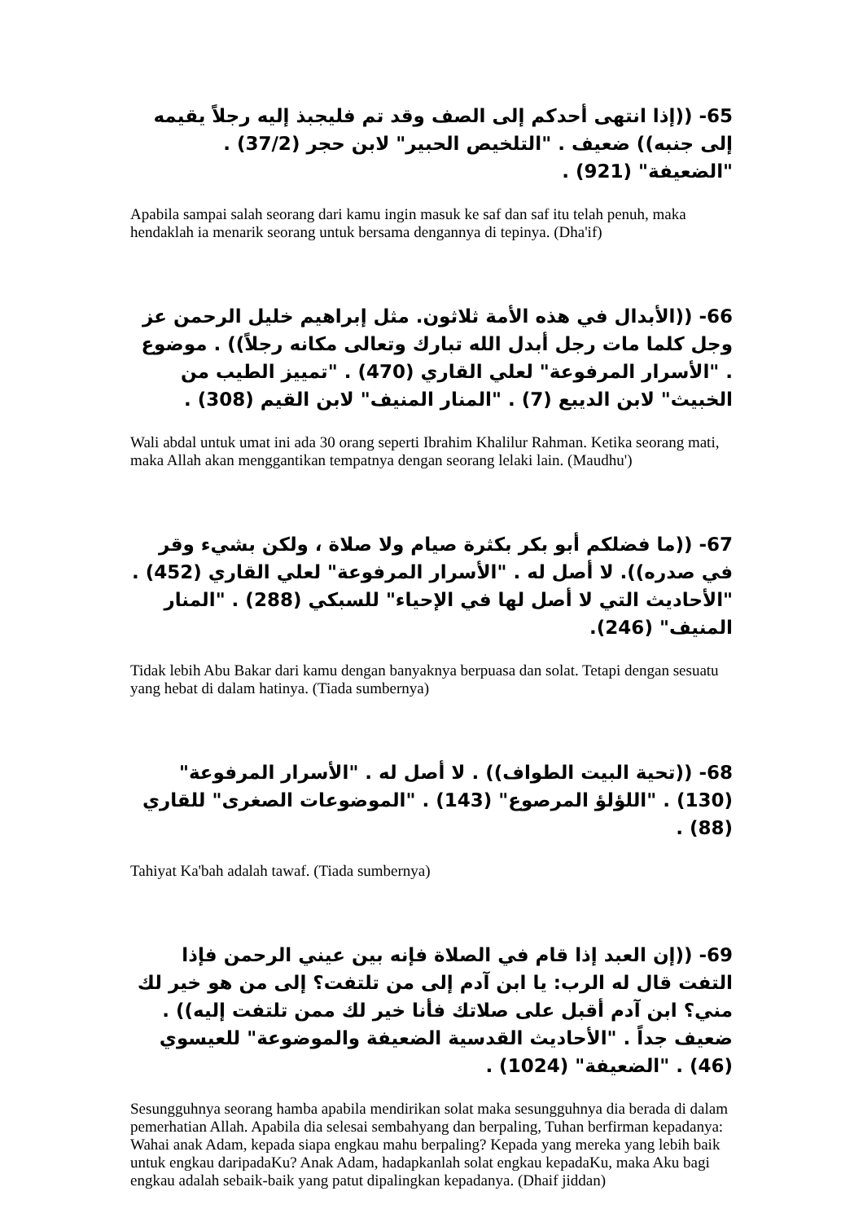65- ((إذا انتهى أحدكم إلى الصف وقد تم فليجبذ إليه رجلاً يقيمه إلى جنبه)) ضعيف . "التلخيص الحبير" لابن حجر (37/2) . "الضعيفة" (921) .
Apabila sampai salah seorang dari kamu ingin masuk ke saf dan saf itu telah penuh, maka hendaklah ia menarik seorang untuk bersama dengannya di tepinya. (Dha'if)
66- ((الأبدال في هذه الأمة ثلاثون. مثل إبراهيم خليل الرحمن عز وجل كلما مات رجل أبدل الله تبارك وتعالى مكانه رجلاً)) . موضوع . "الأسرار المرفوعة" لعلي القاري (470) . "تمييز الطيب من الخبيث" لابن الديبع (7) . "المنار المنيف" لابن القيم (308) .
Wali abdal untuk umat ini ada 30 orang seperti Ibrahim Khalilur Rahman. Ketika seorang mati, maka Allah akan menggantikan tempatnya dengan seorang lelaki lain. (Maudhu')
67- ((ما فضلكم أبو بكر بكثرة صيام ولا صلاة ، ولكن بشيء وقر في صدره)). لا أصل له . "الأسرار المرفوعة" لعلي القاري (452) . "الأحاديث التي لا أصل لها في الإحياء" للسبكي (288) . "المنار المنيف" (246).
Tidak lebih Abu Bakar dari kamu dengan banyaknya berpuasa dan solat. Tetapi dengan sesuatu yang hebat di dalam hatinya. (Tiada sumbernya)
68- ((تحية البيت الطواف)) . لا أصل له . "الأسرار المرفوعة" (130) . "اللؤلؤ المرصوع" (143) . "الموضوعات الصغرى" للقاري (88) .
Tahiyat Ka'bah adalah tawaf. (Tiada sumbernya)
69- ((إن العبد إذا قام في الصلاة فإنه بين عيني الرحمن فإذا التفت قال له الرب: يا ابن آدم إلى من تلتفت؟ إلى من هو خير لك مني؟ ابن آدم أقبل على صلاتك فأنا خير لك ممن تلتفت إليه)) . ضعيف جداً . "الأحاديث القدسية الضعيفة والموضوعة" للعيسوي (46) . "الضعيفة" (1024) .
Sesungguhnya seorang hamba apabila mendirikan solat maka sesungguhnya dia berada di dalam pemerhatian Allah. Apabila dia selesai sembahyang dan berpaling, Tuhan berfirman kepadanya: Wahai anak Adam, kepada siapa engkau mahu berpaling? Kepada yang mereka yang lebih baik untuk engkau daripadaKu? Anak Adam, hadapkanlah solat engkau kepadaKu, maka Aku bagi engkau adalah sebaik-baik yang patut dipalingkan kepadanya. (Dhaif jiddan)